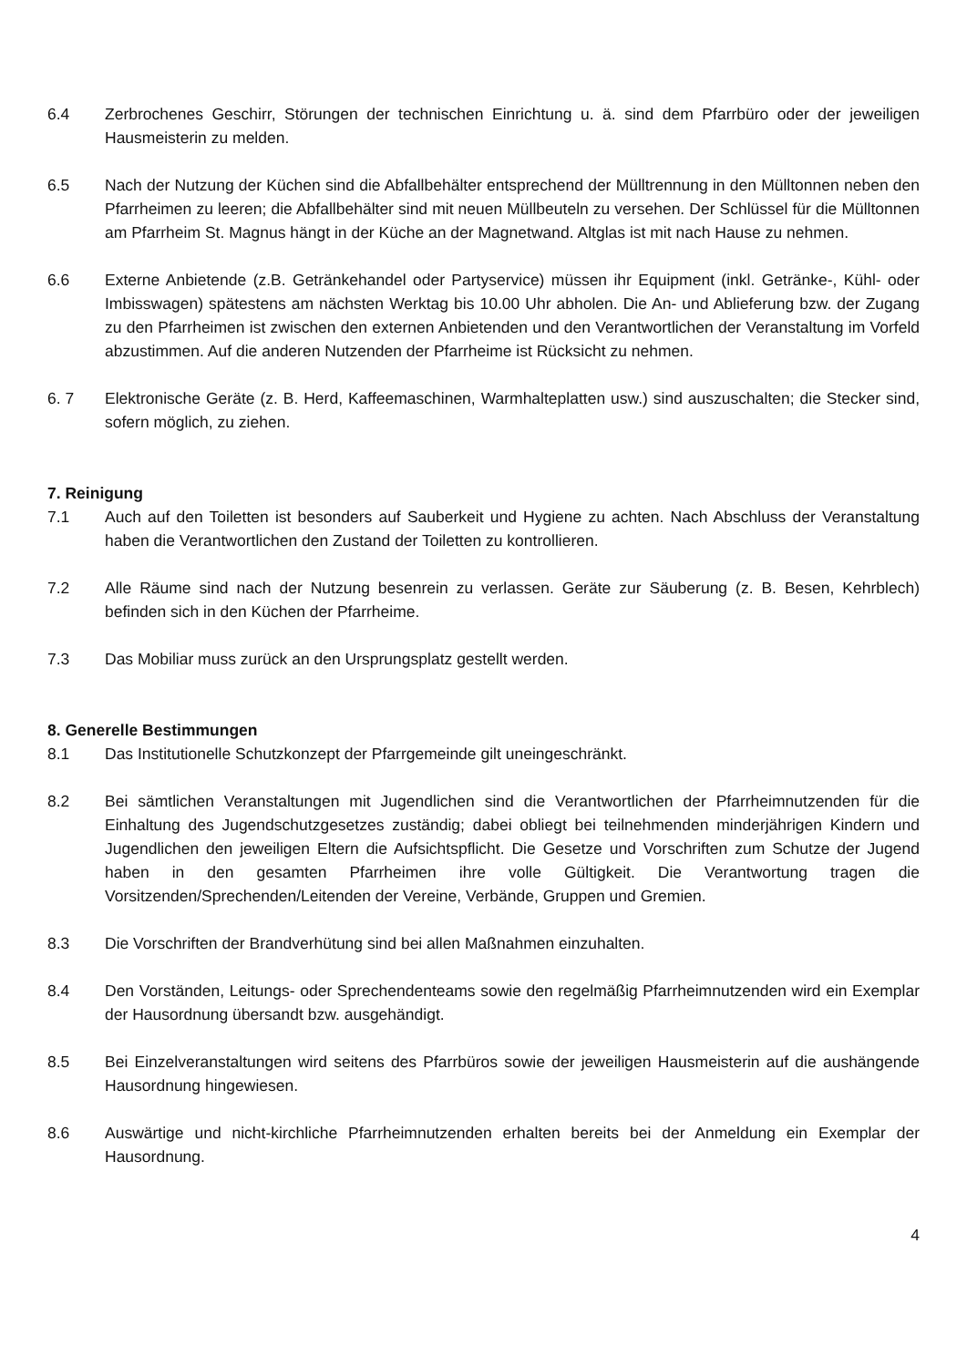6.4 Zerbrochenes Geschirr, Störungen der technischen Einrichtung u. ä. sind dem Pfarrbüro oder der jeweiligen Hausmeisterin zu melden.
6.5 Nach der Nutzung der Küchen sind die Abfallbehälter entsprechend der Mülltrennung in den Mülltonnen neben den Pfarrheimen zu leeren; die Abfallbehälter sind mit neuen Müllbeuteln zu versehen. Der Schlüssel für die Mülltonnen am Pfarrheim St. Magnus hängt in der Küche an der Magnetwand. Altglas ist mit nach Hause zu nehmen.
6.6 Externe Anbietende (z.B. Getränkehandel oder Partyservice) müssen ihr Equipment (inkl. Getränke-, Kühl- oder Imbisswagen) spätestens am nächsten Werktag bis 10.00 Uhr abholen. Die An- und Ablieferung bzw. der Zugang zu den Pfarrheimen ist zwischen den externen Anbietenden und den Verantwortlichen der Veranstaltung im Vorfeld abzustimmen. Auf die anderen Nutzenden der Pfarrheime ist Rücksicht zu nehmen.
6. 7 Elektronische Geräte (z. B. Herd, Kaffeemaschinen, Warmhalteplatten usw.) sind auszuschalten; die Stecker sind, sofern möglich, zu ziehen.
7. Reinigung
7.1 Auch auf den Toiletten ist besonders auf Sauberkeit und Hygiene zu achten. Nach Abschluss der Veranstaltung haben die Verantwortlichen den Zustand der Toiletten zu kontrollieren.
7.2 Alle Räume sind nach der Nutzung besenrein zu verlassen. Geräte zur Säuberung (z. B. Besen, Kehrblech) befinden sich in den Küchen der Pfarrheime.
7.3 Das Mobiliar muss zurück an den Ursprungsplatz gestellt werden.
8. Generelle Bestimmungen
8.1 Das Institutionelle Schutzkonzept der Pfarrgemeinde gilt uneingeschränkt.
8.2 Bei sämtlichen Veranstaltungen mit Jugendlichen sind die Verantwortlichen der Pfarrheimnutzenden für die Einhaltung des Jugendschutzgesetzes zuständig; dabei obliegt bei teilnehmenden minderjährigen Kindern und Jugendlichen den jeweiligen Eltern die Aufsichtspflicht. Die Gesetze und Vorschriften zum Schutze der Jugend haben in den gesamten Pfarrheimen ihre volle Gültigkeit. Die Verantwortung tragen die Vorsitzenden/Sprechenden/Leitenden der Vereine, Verbände, Gruppen und Gremien.
8.3 Die Vorschriften der Brandverhütung sind bei allen Maßnahmen einzuhalten.
8.4 Den Vorständen, Leitungs- oder Sprechendenteams sowie den regelmäßig Pfarrheimnutzenden wird ein Exemplar der Hausordnung übersandt bzw. ausgehändigt.
8.5 Bei Einzelveranstaltungen wird seitens des Pfarrbüros sowie der jeweiligen Hausmeisterin auf die aushängende Hausordnung hingewiesen.
8.6 Auswärtige und nicht-kirchliche Pfarrheimnutzenden erhalten bereits bei der Anmeldung ein Exemplar der Hausordnung.
4